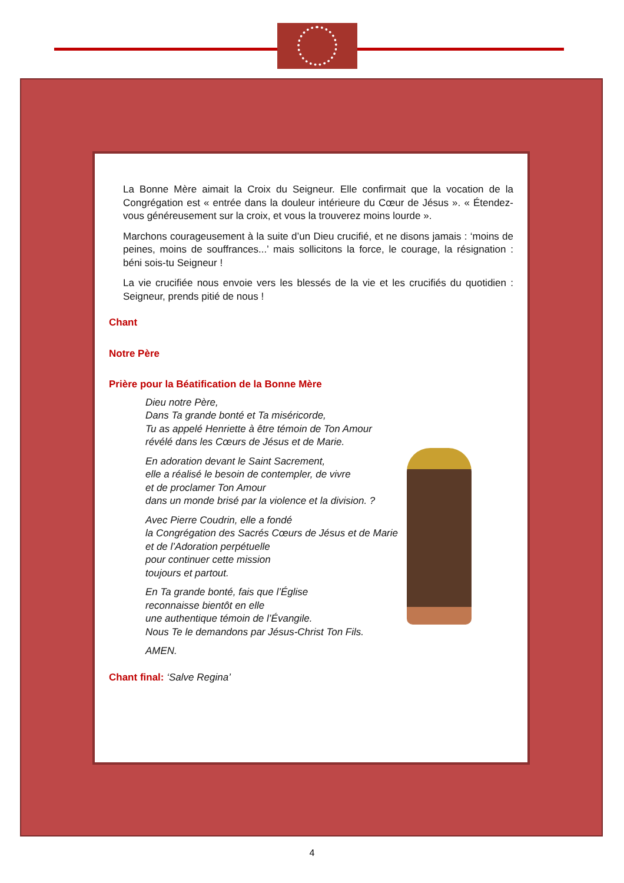La Bonne Mère aimait la Croix du Seigneur. Elle confirmait que la vocation de la Congrégation est « entrée dans la douleur intérieure du Cœur de Jésus ». « Étendez-vous généreusement sur la croix, et vous la trouverez moins lourde ».
Marchons courageusement à la suite d’un Dieu crucifié, et ne disons jamais : ‘moins de peines, moins de souffrances...’ mais sollicitons la force, le courage, la résignation : béni sois-tu Seigneur !
La vie crucifiée nous envoie vers les blessés de la vie et les crucifiés du quotidien : Seigneur, prends pitié de nous !
Chant
Notre Père
Prière pour la Béatification de la Bonne Mère
Dieu notre Père,
Dans Ta grande bonté et Ta miséricorde,
Tu as appelé Henriette à être témoin de Ton Amour
révélé dans les Cœurs de Jésus et de Marie.
En adoration devant le Saint Sacrement,
elle a réalisé le besoin de contempler, de vivre
et de proclamer Ton Amour
dans un monde brisé par la violence et la division. ?
Avec Pierre Coudrin, elle a fondé
la Congrégation des Sacrés Cœurs de Jésus et de Marie
et de l’Adoration perpétuelle
pour continuer cette mission
toujours et partout.
En Ta grande bonté, fais que l’Église
reconnaisse bientôt en elle
une authentique témoin de l’Évangile.
Nous Te le demandons par Jésus-Christ Ton Fils.
AMEN.
Chant final: ‘Salve Regina’
4